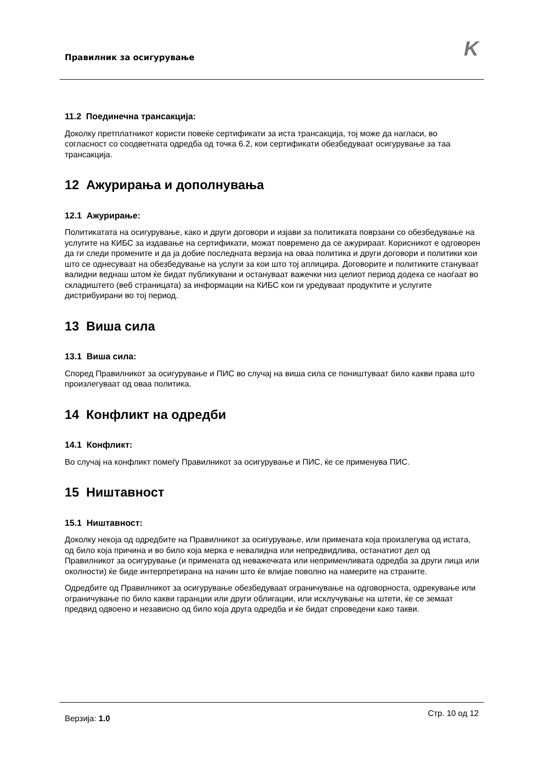Правилник за осигурување K
11.2 Поединечна трансакција:
Доколку претплатникот користи повеќе сертификати за иста трансакција, тој може да нагласи, во согласност со соодветната одредба од точка 6.2, кои сертификати обезбедуваат осигурување за таа трансакција.
12 Ажурирања и дополнувања
12.1 Ажурирање:
Политикатата на осигурување, како и други договори и изјави за политиката поврзани со обезбедување на услугите на КИБС за издавање на сертификати, можат повремено да се ажурираат. Корисникот е одговорен да ги следи промените и да ја добие последната верзија на оваа политика и други договори и политики кои што се однесуваат на обезбедување на услуги за кои што тој аплицира. Договорите и политиките стануваат валидни веднаш штом ќе бидат публикувани и остануваат важечки низ целиот период додека се наоѓаат во складиштето (веб страницата) за информации на КИБС кои ги уредуваат продуктите и услугите дистрибуирани во тој период.
13 Виша сила
13.1 Виша сила:
Според Правилникот за осигурување и ПИС во случај на виша сила се поништуваат било какви права што произлегуваат од оваа политика.
14 Конфликт на одредби
14.1 Конфликт:
Во случај на конфликт помеѓу Правилникот за осигурување и ПИС, ќе се применува ПИС.
15 Ништавност
15.1 Ништавност:
Доколку некоја од одредбите на Правилникот за осигурување, или примената која произлегува од истата, од било која причина и во било која мерка е невалидна или непредвидлива, останатиот дел од Правилникот за осигурување (и примената од неважечката или неприменливата одредба за други лица или околности) ќе биде интерпретирана на начин што ќе влијае поволно на намерите на страните.
Одредбите од Правилникот за осигурување обезбедуваат ограничување на одговорноста, одрекување или ограничување по било какви гаранции или други облигации, или исклучување на штети, ќе се земаат предвид одвоено и независно од било која друга одредба и ќе бидат спроведени како такви.
Верзија: 1.0
Стр. 10 од 12